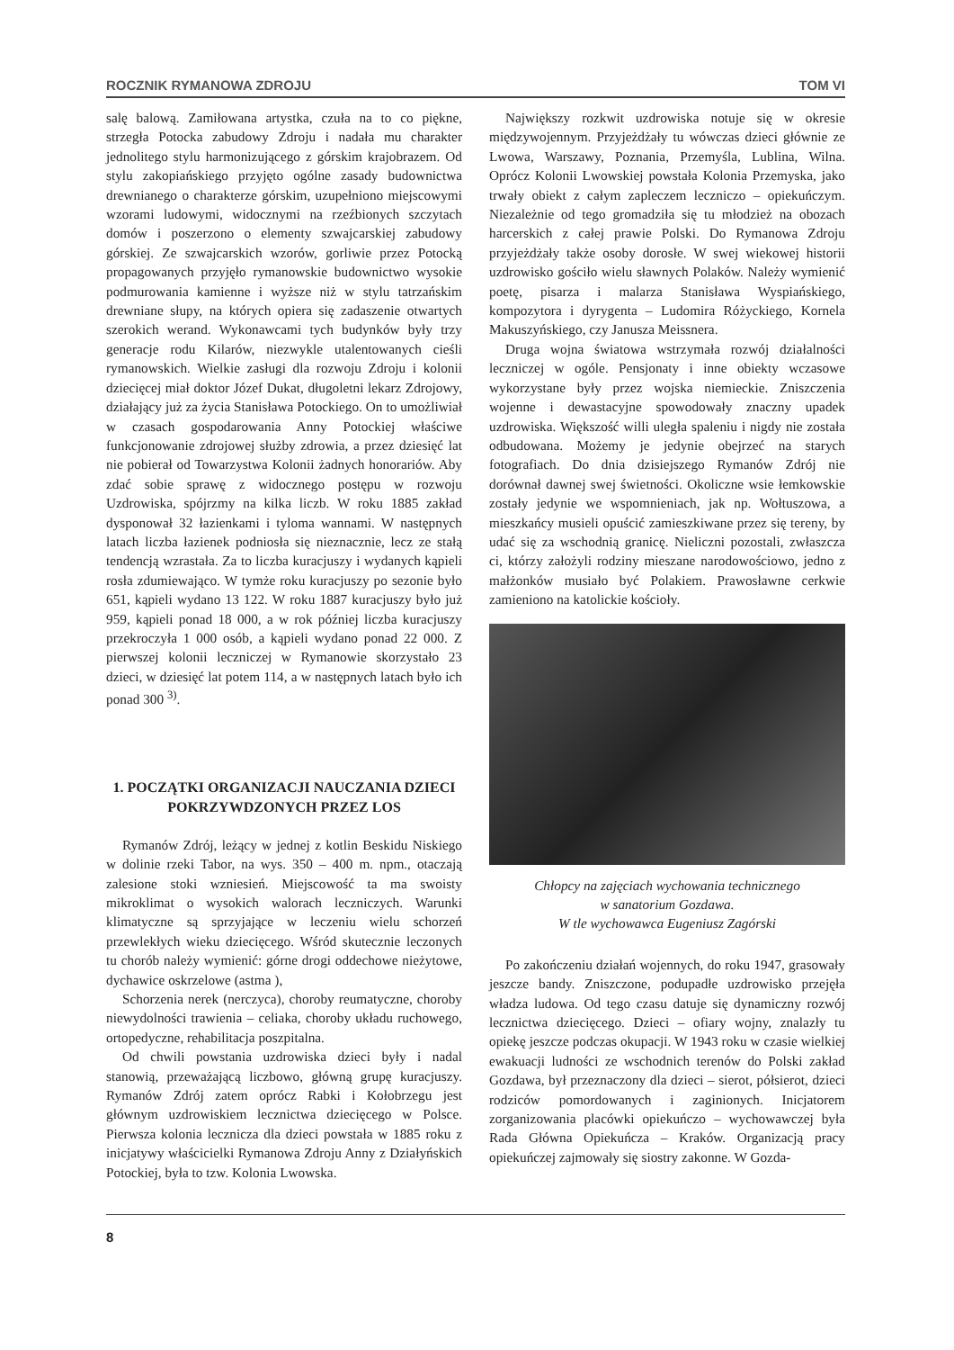ROCZNIK RYMANOWA ZDROJU TOM VI
salę balową. Zamiłowana artystka, czuła na to co piękne, strzegła Potocka zabudowy Zdroju i nadała mu charakter jednolitego stylu harmonizującego z górskim krajobrazem. Od stylu zakopiańskiego przyjęto ogólne zasady budownictwa drewnianego o charakterze górskim, uzupełniono miejscowymi wzorami ludowymi, widocznymi na rzeźbionych szczytach domów i poszerzono o elementy szwajcarskiej zabudowy górskiej. Ze szwajcarskich wzorów, gorliwie przez Potocką propagowanych przyjęło rymanowskie budownictwo wysokie podmurowania kamienne i wyższe niż w stylu tatrzańskim drewniane słupy, na których opiera się zadaszenie otwartych szerokich werand. Wykonawcami tych budynków były trzy generacje rodu Kilarów, niezwykle utalentowanych cieśli rymanowskich. Wielkie zasługi dla rozwoju Zdroju i kolonii dziecięcej miał doktor Józef Dukat, długoletni lekarz Zdrojowy, działający już za życia Stanisława Potockiego. On to umożliwiał w czasach gospodarowania Anny Potockiej właściwe funkcjonowanie zdrojowej służby zdrowia, a przez dziesięć lat nie pobierał od Towarzystwa Kolonii żadnych honorariów. Aby zdać sobie sprawę z widocznego postępu w rozwoju Uzdrowiska, spójrzmy na kilka liczb. W roku 1885 zakład dysponował 32 łazienkami i tyloma wannami. W następnych latach liczba łazienek podniosła się nieznacznie, lecz ze stałą tendencją wzrastała. Za to liczba kuracjuszy i wydanych kąpieli rosła zdumiewająco. W tymże roku kuracjuszy po sezonie było 651, kąpieli wydano 13 122. W roku 1887 kuracjuszy było już 959, kąpieli ponad 18 000, a w rok później liczba kuracjuszy przekroczyła 1 000 osób, a kąpieli wydano ponad 22 000. Z pierwszej kolonii leczniczej w Rymanowie skorzystało 23 dzieci, w dziesięć lat potem 114, a w następnych latach było ich ponad 300 <sup>3)</sup>.
1. POCZĄTKI ORGANIZACJI NAUCZANIA DZIECI POKRZYWDZONYCH PRZEZ LOS
Rymanów Zdrój, leżący w jednej z kotlin Beskidu Niskiego w dolinie rzeki Tabor, na wys. 350 – 400 m. npm., otaczają zalesione stoki wzniesień. Miejscowość ta ma swoisty mikroklimat o wysokich walorach leczniczych. Warunki klimatyczne są sprzyjające w leczeniu wielu schorzeń przewlekłych wieku dziecięcego. Wśród skutecznie leczonych tu chorób należy wymienić: górne drogi oddechowe nieżytowe, dychawice oskrzelowe (astma ),
Schorzenia nerek (nerczyca), choroby reumatyczne, choroby niewydolności trawienia – celiaka, choroby układu ruchowego, ortopedyczne, rehabilitacja poszpitalna.
Od chwili powstania uzdrowiska dzieci były i nadal stanowią, przeważającą liczbowo, główną grupę kuracjuszy. Rymanów Zdrój zatem oprócz Rabki i Kołobrzegu jest głównym uzdrowiskiem lecznictwa dziecięcego w Polsce. Pierwsza kolonia lecznicza dla dzieci powstała w 1885 roku z inicjatywy właścicielki Rymanowa Zdroju Anny z Działyńskich Potockiej, była to tzw. Kolonia Lwowska.
Największy rozkwit uzdrowiska notuje się w okresie międzywojennym. Przyjeżdżały tu wówczas dzieci głównie ze Lwowa, Warszawy, Poznania, Przemyśla, Lublina, Wilna. Oprócz Kolonii Lwowskiej powstała Kolonia Przemyska, jako trwały obiekt z całym zapleczem leczniczo – opiekuńczym. Niezależnie od tego gromadziła się tu młodzież na obozach harcerskich z całej prawie Polski. Do Rymanowa Zdroju przyjeżdżały także osoby dorosłe. W swej wiekowej historii uzdrowisko gościło wielu sławnych Polaków. Należy wymienić poetę, pisarza i malarza Stanisława Wyspiańskiego, kompozytora i dyrygenta – Ludomira Różyckiego, Kornela Makuszyńskiego, czy Janusza Meissnera.
Druga wojna światowa wstrzymała rozwój działalności leczniczej w ogóle. Pensjonaty i inne obiekty wczasowe wykorzystane były przez wojska niemieckie. Zniszczenia wojenne i dewastacyjne spowodowały znaczny upadek uzdrowiska. Większość willi uległa spaleniu i nigdy nie została odbudowana. Możemy je jedynie obejrzeć na starych fotografiach. Do dnia dzisiejszego Rymanów Zdrój nie dorównał dawnej swej świetności. Okoliczne wsie łemkowskie zostały jedynie we wspomnieniach, jak np. Wołtuszowa, a mieszkańcy musieli opuścić zamieszkiwane przez się tereny, by udać się za wschodnią granicę. Nieliczni pozostali, zwłaszcza ci, którzy założyli rodziny mieszane narodowościowo, jedno z małżonków musiało być Polakiem. Prawosławne cerkwie zamieniono na katolickie kościoły.
Chłopcy na zajęciach wychowania technicznego
w sanatorium Gozdawa.
W tle wychowawca Eugeniusz Zagórski
Po zakończeniu działań wojennych, do roku 1947, grasowały jeszcze bandy. Zniszczone, podupadłe uzdrowisko przejęła władza ludowa. Od tego czasu datuje się dynamiczny rozwój lecznictwa dziecięcego. Dzieci – ofiary wojny, znalazły tu opiekę jeszcze podczas okupacji. W 1943 roku w czasie wielkiej ewakuacji ludności ze wschodnich terenów do Polski zakład Gozdawa, był przeznaczony dla dzieci – sierot, półsierot, dzieci rodziców pomordowanych i zaginionych. Inicjatorem zorganizowania placówki opiekuńczo – wychowawczej była Rada Główna Opiekuńcza – Kraków. Organizacją pracy opiekuńczej zajmowały się siostry zakonne. W Gozda-
8